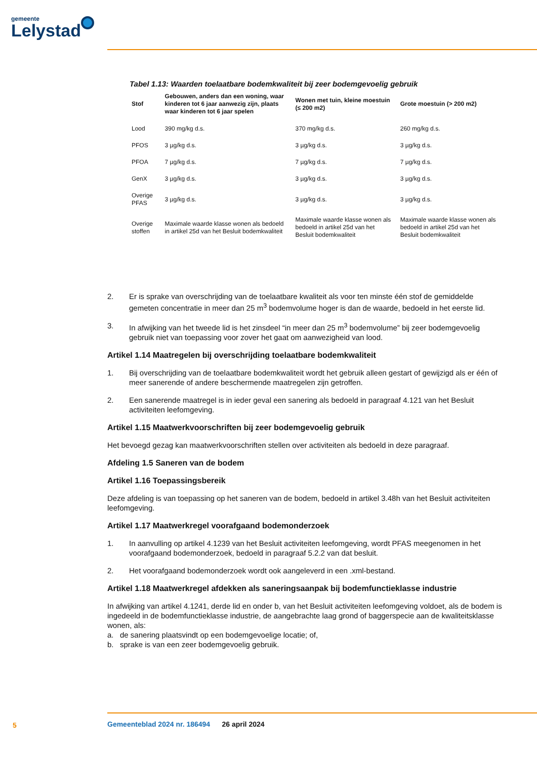gemeente
Lelystad
Tabel 1.13: Waarden toelaatbare bodemkwaliteit bij zeer bodemgevoelig gebruik
| Stof | Gebouwen, anders dan een woning, waar kinderen tot 6 jaar aanwezig zijn, plaats waar kinderen tot 6 jaar spelen | Wonen met tuin, kleine moestuin (≤ 200 m2) | Grote moestuin (> 200 m2) |
| --- | --- | --- | --- |
| Lood | 390 mg/kg d.s. | 370 mg/kg d.s. | 260 mg/kg d.s. |
| PFOS | 3 µg/kg d.s. | 3 µg/kg d.s. | 3 µg/kg d.s. |
| PFOA | 7 µg/kg d.s. | 7 µg/kg d.s. | 7 µg/kg d.s. |
| GenX | 3 µg/kg d.s. | 3 µg/kg d.s. | 3 µg/kg d.s. |
| Overige PFAS | 3 µg/kg d.s. | 3 µg/kg d.s. | 3 µg/kg d.s. |
| Overige stoffen | Maximale waarde klasse wonen als bedoeld in artikel 25d van het Besluit bodemkwaliteit | Maximale waarde klasse wonen als bedoeld in artikel 25d van het Besluit bodemkwaliteit | Maximale waarde klasse wonen als bedoeld in artikel 25d van het Besluit bodemkwaliteit |
2. Er is sprake van overschrijding van de toelaatbare kwaliteit als voor ten minste één stof de gemiddelde gemeten concentratie in meer dan 25 m<sup>3</sup> bodemvolume hoger is dan de waarde, bedoeld in het eerste lid.
3. In afwijking van het tweede lid is het zinsdeel “in meer dan 25 m<sup>3</sup> bodemvolume” bij zeer bodemgevoelig gebruik niet van toepassing voor zover het gaat om aanwezigheid van lood.
Artikel 1.14 Maatregelen bij overschrijding toelaatbare bodemkwaliteit
1. Bij overschrijding van de toelaatbare bodemkwaliteit wordt het gebruik alleen gestart of gewijzigd als er één of meer sanerende of andere beschermende maatregelen zijn getroffen.
2. Een sanerende maatregel is in ieder geval een sanering als bedoeld in paragraaf 4.121 van het Besluit activiteiten leefomgeving.
Artikel 1.15 Maatwerkvoorschriften bij zeer bodemgevoelig gebruik
Het bevoegd gezag kan maatwerkvoorschriften stellen over activiteiten als bedoeld in deze paragraaf.
Afdeling 1.5 Saneren van de bodem
Artikel 1.16 Toepassingsbereik
Deze afdeling is van toepassing op het saneren van de bodem, bedoeld in artikel 3.48h van het Besluit activiteiten leefomgeving.
Artikel 1.17 Maatwerkregel voorafgaand bodemonderzoek
1. In aanvulling op artikel 4.1239 van het Besluit activiteiten leefomgeving, wordt PFAS meegenomen in het voorafgaand bodemonderzoek, bedoeld in paragraaf 5.2.2 van dat besluit.
2. Het voorafgaand bodemonderzoek wordt ook aangeleverd in een .xml-bestand.
Artikel 1.18 Maatwerkregel afdekken als saneringsaanpak bij bodemfunctieklasse industrie
In afwijking van artikel 4.1241, derde lid en onder b, van het Besluit activiteiten leefomgeving voldoet, als de bodem is ingedeeld in de bodemfunctieklasse industrie, de aangebrachte laag grond of baggerspecie aan de kwaliteitsklasse wonen, als:
a. de sanering plaatsvindt op een bodemgevoelige locatie; of,
b. sprake is van een zeer bodemgevoelig gebruik.
5
Gemeenteblad 2024 nr. 186494 26 april 2024